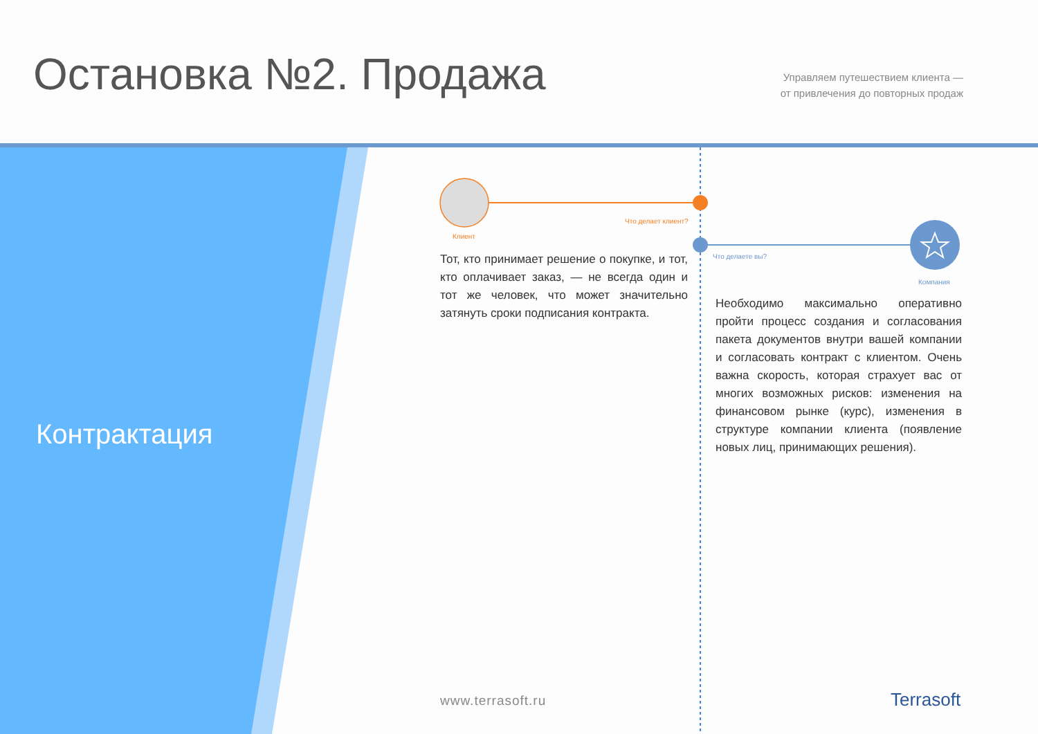Остановка №2. Продажа
Управляем путешествием клиента —
от привлечения до повторных продаж
Контрактация
Что делает клиент?
Клиент
Что делаете вы?
Компания
Тот, кто принимает решение о покупке, и тот, кто оплачивает заказ, — не всегда один и тот же человек, что может значительно затянуть сроки подписания контракта.
Необходимо максимально оперативно пройти процесс создания и согласования пакета документов внутри вашей компании и согласовать контракт с клиентом. Очень важна скорость, которая страхует вас от многих возможных рисков: изменения на финансовом рынке (курс), изменения в структуре компании клиента (появление новых лиц, принимающих решения).
www.terrasoft.ru Terrasoft